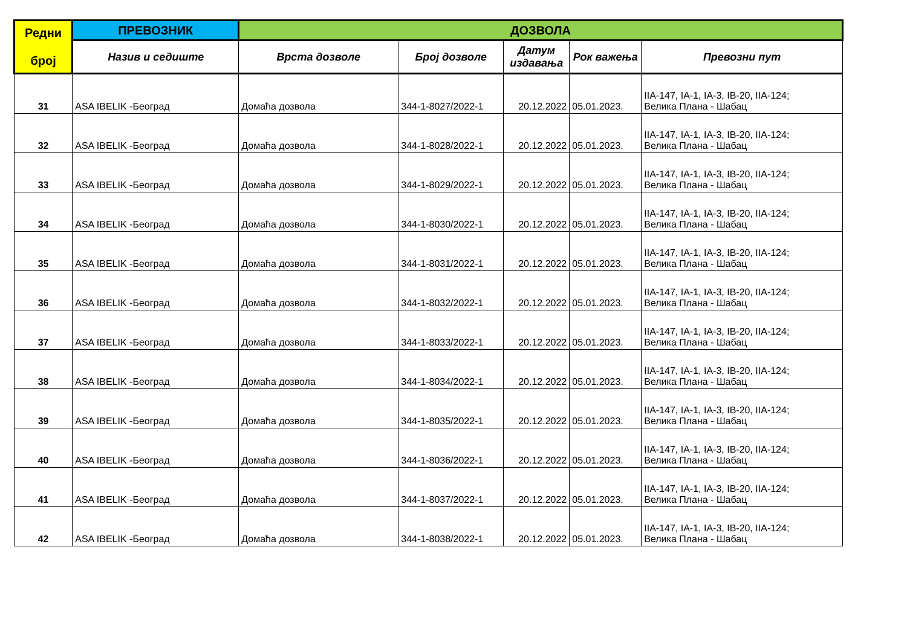| Редни број | ПРЕВОЗНИК | ДОЗВОЛА | | | | |
| --- | --- | --- | --- | --- | --- | --- |
| | Назив и седиште | Врста дозволе | Број дозволе | Датум издавања | Рок важења | Превозни пут |
| 31 | ASA IBELIK -Београд | Домаћа дозвола | 344-1-8027/2022-1 | 20.12.2022 | 05.01.2023. | IIA-147, IA-1, IA-3, IB-20, IIA-124; Велика Плана - Шабац |
| 32 | ASA IBELIK -Београд | Домаћа дозвола | 344-1-8028/2022-1 | 20.12.2022 | 05.01.2023. | IIA-147, IA-1, IA-3, IB-20, IIA-124; Велика Плана - Шабац |
| 33 | ASA IBELIK -Београд | Домаћа дозвола | 344-1-8029/2022-1 | 20.12.2022 | 05.01.2023. | IIA-147, IA-1, IA-3, IB-20, IIA-124; Велика Плана - Шабац |
| 34 | ASA IBELIK -Београд | Домаћа дозвола | 344-1-8030/2022-1 | 20.12.2022 | 05.01.2023. | IIA-147, IA-1, IA-3, IB-20, IIA-124; Велика Плана - Шабац |
| 35 | ASA IBELIK -Београд | Домаћа дозвола | 344-1-8031/2022-1 | 20.12.2022 | 05.01.2023. | IIA-147, IA-1, IA-3, IB-20, IIA-124; Велика Плана - Шабац |
| 36 | ASA IBELIK -Београд | Домаћа дозвола | 344-1-8032/2022-1 | 20.12.2022 | 05.01.2023. | IIA-147, IA-1, IA-3, IB-20, IIA-124; Велика Плана - Шабац |
| 37 | ASA IBELIK -Београд | Домаћа дозвола | 344-1-8033/2022-1 | 20.12.2022 | 05.01.2023. | IIA-147, IA-1, IA-3, IB-20, IIA-124; Велика Плана - Шабац |
| 38 | ASA IBELIK -Београд | Домаћа дозвола | 344-1-8034/2022-1 | 20.12.2022 | 05.01.2023. | IIA-147, IA-1, IA-3, IB-20, IIA-124; Велика Плана - Шабац |
| 39 | ASA IBELIK -Београд | Домаћа дозвола | 344-1-8035/2022-1 | 20.12.2022 | 05.01.2023. | IIA-147, IA-1, IA-3, IB-20, IIA-124; Велика Плана - Шабац |
| 40 | ASA IBELIK -Београд | Домаћа дозвола | 344-1-8036/2022-1 | 20.12.2022 | 05.01.2023. | IIA-147, IA-1, IA-3, IB-20, IIA-124; Велика Плана - Шабац |
| 41 | ASA IBELIK -Београд | Домаћа дозвола | 344-1-8037/2022-1 | 20.12.2022 | 05.01.2023. | IIA-147, IA-1, IA-3, IB-20, IIA-124; Велика Плана - Шабац |
| 42 | ASA IBELIK -Београд | Домаћа дозвола | 344-1-8038/2022-1 | 20.12.2022 | 05.01.2023. | IIA-147, IA-1, IA-3, IB-20, IIA-124; Велика Плана - Шабац |